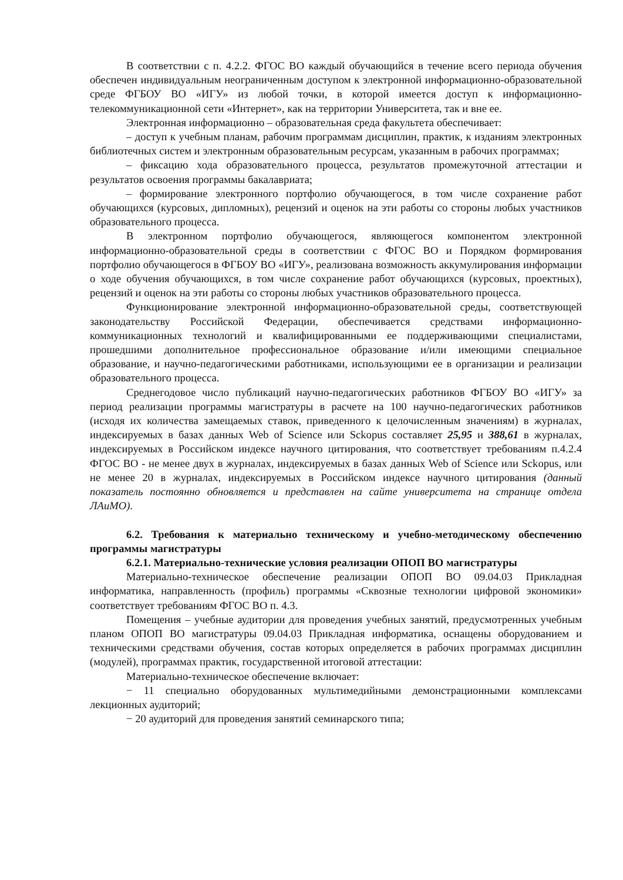В соответствии с п. 4.2.2. ФГОС ВО каждый обучающийся в течение всего периода обучения обеспечен индивидуальным неограниченным доступом к электронной информационно-образовательной среде ФГБОУ ВО «ИГУ» из любой точки, в которой имеется доступ к информационно-телекоммуникационной сети «Интернет», как на территории Университета, так и вне ее.
Электронная информационно – образовательная среда факультета обеспечивает:
– доступ к учебным планам, рабочим программам дисциплин, практик, к изданиям электронных библиотечных систем и электронным образовательным ресурсам, указанным в рабочих программах;
– фиксацию хода образовательного процесса, результатов промежуточной аттестации и результатов освоения программы бакалавриата;
– формирование электронного портфолио обучающегося, в том числе сохранение работ обучающихся (курсовых, дипломных), рецензий и оценок на эти работы со стороны любых участников образовательного процесса.
В электронном портфолио обучающегося, являющегося компонентом электронной информационно-образовательной среды в соответствии с ФГОС ВО и Порядком формирования портфолио обучающегося в ФГБОУ ВО «ИГУ», реализована возможность аккумулирования информации о ходе обучения обучающихся, в том числе сохранение работ обучающихся (курсовых, проектных), рецензий и оценок на эти работы со стороны любых участников образовательного процесса.
Функционирование электронной информационно-образовательной среды, соответствующей законодательству Российской Федерации, обеспечивается средствами информационно-коммуникационных технологий и квалифицированными ее поддерживающими специалистами, прошедшими дополнительное профессиональное образование и/или имеющими специальное образование, и научно-педагогическими работниками, использующими ее в организации и реализации образовательного процесса.
Среднегодовое число публикаций научно-педагогических работников ФГБОУ ВО «ИГУ» за период реализации программы магистратуры в расчете на 100 научно-педагогических работников (исходя их количества замещаемых ставок, приведенного к целочисленным значениям) в журналах, индексируемых в базах данных Web of Science или Sckopus составляет 25,95 и 388,61 в журналах, индексируемых в Российском индексе научного цитирования, что соответствует требованиям п.4.2.4 ФГОС ВО - не менее двух в журналах, индексируемых в базах данных Web of Science или Sckopus, или не менее 20 в журналах, индексируемых в Российском индексе научного цитирования (данный показатель постоянно обновляется и представлен на сайте университета на странице отдела ЛАиМО).
6.2. Требования к материально техническому и учебно-методическому обеспечению программы магистратуры
6.2.1. Материально-технические условия реализации ОПОП ВО магистратуры
Материально-техническое обеспечение реализации ОПОП ВО 09.04.03 Прикладная информатика, направленность (профиль) программы «Сквозные технологии цифровой экономики» соответствует требованиям ФГОС ВО п. 4.3.
Помещения – учебные аудитории для проведения учебных занятий, предусмотренных учебным планом ОПОП ВО магистратуры 09.04.03 Прикладная информатика, оснащены оборудованием и техническими средствами обучения, состав которых определяется в рабочих программах дисциплин (модулей), программах практик, государственной итоговой аттестации:
Материально-техническое обеспечение включает:
− 11 специально оборудованных мультимедийными демонстрационными комплексами лекционных аудиторий;
− 20 аудиторий для проведения занятий семинарского типа;